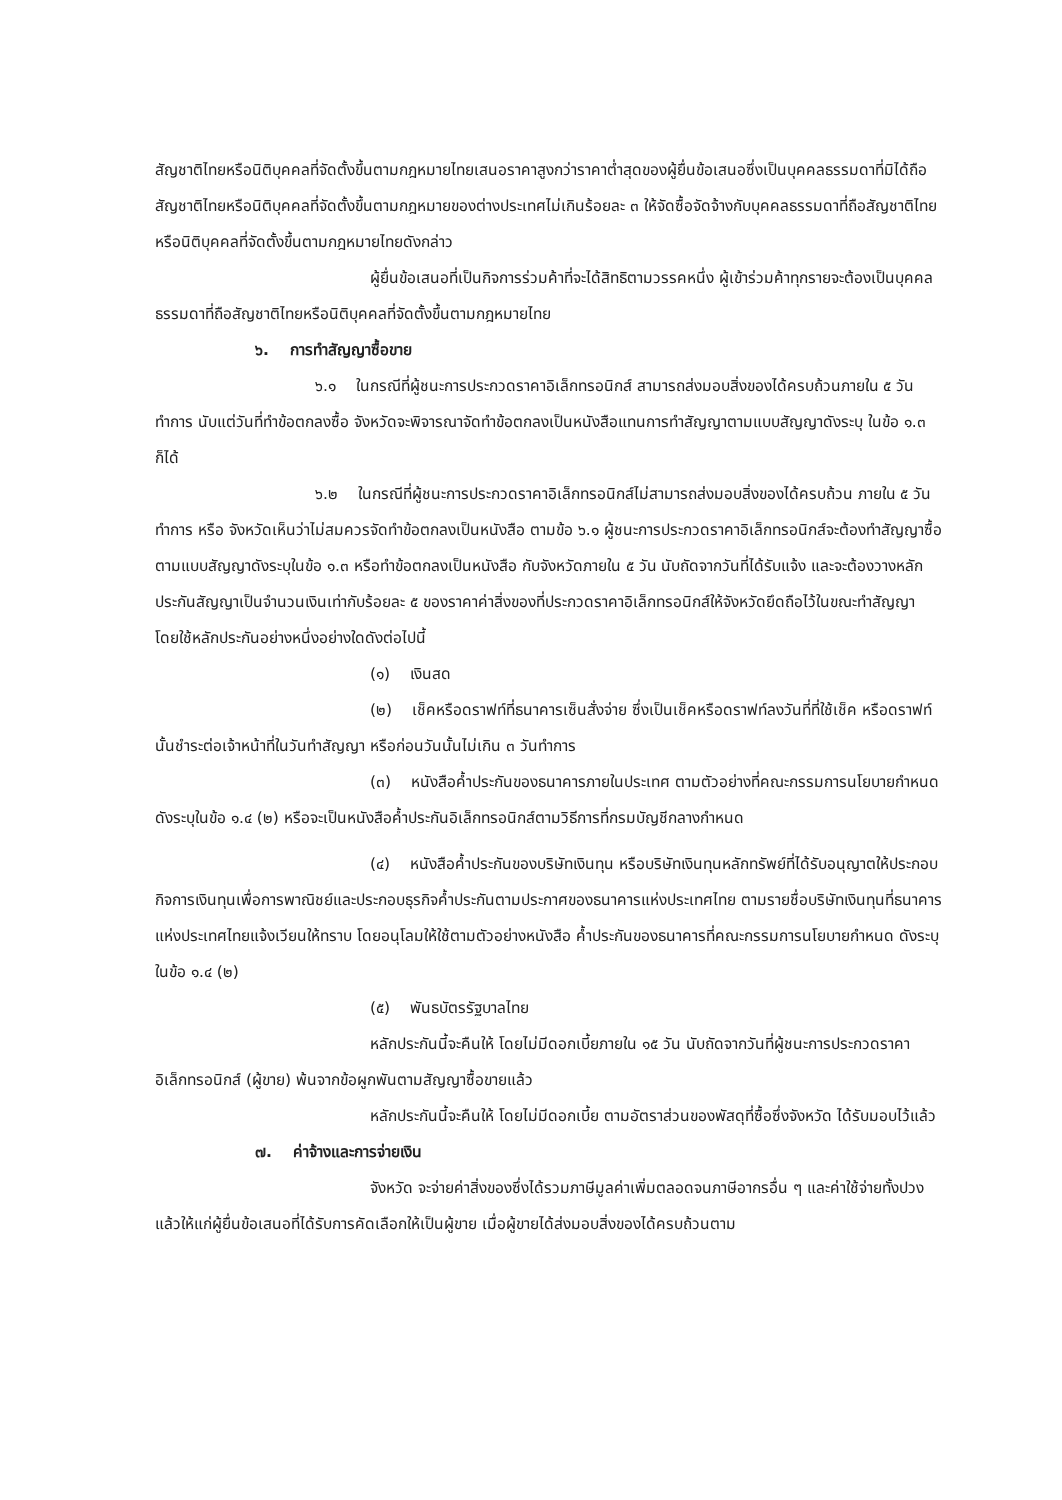สัญชาติไทยหรือนิติบุคคลที่จัดตั้งขึ้นตามกฎหมายไทยเสนอราคาสูงกว่าราคาต่ำสุดของผู้ยื่นข้อเสนอซึ่งเป็นบุคคลธรรมดาที่มิได้ถือสัญชาติไทยหรือนิติบุคคลที่จัดตั้งขึ้นตามกฎหมายของต่างประเทศไม่เกินร้อยละ ๓ ให้จัดซื้อจัดจ้างกับบุคคลธรรมดาที่ถือสัญชาติไทยหรือนิติบุคคลที่จัดตั้งขึ้นตามกฎหมายไทยดังกล่าว
ผู้ยื่นข้อเสนอที่เป็นกิจการร่วมค้าที่จะได้สิทธิตามวรรคหนึ่ง ผู้เข้าร่วมค้าทุกรายจะต้องเป็นบุคคลธรรมดาที่ถือสัญชาติไทยหรือนิติบุคคลที่จัดตั้งขึ้นตามกฎหมายไทย
๖. การทำสัญญาซื้อขาย
๖.๑ ในกรณีที่ผู้ชนะการประกวดราคาอิเล็กทรอนิกส์ สามารถส่งมอบสิ่งของได้ครบถ้วนภายใน ๕ วันทำการ นับแต่วันที่ทำข้อตกลงซื้อ จังหวัดจะพิจารณาจัดทำข้อตกลงเป็นหนังสือแทนการทำสัญญาตามแบบสัญญาดังระบุ ในข้อ ๑.๓ ก็ได้
๖.๒ ในกรณีที่ผู้ชนะการประกวดราคาอิเล็กทรอนิกส์ไม่สามารถส่งมอบสิ่งของได้ครบถ้วน ภายใน ๕ วันทำการ หรือ จังหวัดเห็นว่าไม่สมควรจัดทำข้อตกลงเป็นหนังสือ ตามข้อ ๖.๑ ผู้ชนะการประกวดราคาอิเล็กทรอนิกส์จะต้องทำสัญญาซื้อตามแบบสัญญาดังระบุในข้อ ๑.๓ หรือทำข้อตกลงเป็นหนังสือ กับจังหวัดภายใน ๕ วัน นับถัดจากวันที่ได้รับแจ้ง และจะต้องวางหลักประกันสัญญาเป็นจำนวนเงินเท่ากับร้อยละ ๕ ของราคาค่าสิ่งของที่ประกวดราคาอิเล็กทรอนิกส์ให้จังหวัดยึดถือไว้ในขณะทำสัญญา โดยใช้หลักประกันอย่างหนึ่งอย่างใดดังต่อไปนี้
(๑) เงินสด
(๒) เช็คหรือดราฟท์ที่ธนาคารเซ็นสั่งจ่าย ซึ่งเป็นเช็คหรือดราฟท์ลงวันที่ที่ใช้เช็ค หรือดราฟท์นั้นชำระต่อเจ้าหน้าที่ในวันทำสัญญา หรือก่อนวันนั้นไม่เกิน ๓ วันทำการ
(๓) หนังสือค้ำประกันของธนาคารภายในประเทศ ตามตัวอย่างที่คณะกรรมการนโยบายกำหนด ดังระบุในข้อ ๑.๔ (๒) หรือจะเป็นหนังสือค้ำประกันอิเล็กทรอนิกส์ตามวิธีการที่กรมบัญชีกลางกำหนด
(๔) หนังสือค้ำประกันของบริษัทเงินทุน หรือบริษัทเงินทุนหลักทรัพย์ที่ได้รับอนุญาตให้ประกอบกิจการเงินทุนเพื่อการพาณิชย์และประกอบธุรกิจค้ำประกันตามประกาศของธนาคารแห่งประเทศไทย ตามรายชื่อบริษัทเงินทุนที่ธนาคารแห่งประเทศไทยแจ้งเวียนให้ทราบ โดยอนุโลมให้ใช้ตามตัวอย่างหนังสือ ค้ำประกันของธนาคารที่คณะกรรมการนโยบายกำหนด ดังระบุในข้อ ๑.๔ (๒)
(๕) พันธบัตรรัฐบาลไทย
หลักประกันนี้จะคืนให้ โดยไม่มีดอกเบี้ยภายใน ๑๕ วัน นับถัดจากวันที่ผู้ชนะการประกวดราคาอิเล็กทรอนิกส์ (ผู้ขาย) พ้นจากข้อผูกพันตามสัญญาซื้อขายแล้ว
หลักประกันนี้จะคืนให้ โดยไม่มีดอกเบี้ย ตามอัตราส่วนของพัสดุที่ซื้อซึ่งจังหวัด ได้รับมอบไว้แล้ว
๗. ค่าจ้างและการจ่ายเงิน
จังหวัด จะจ่ายค่าสิ่งของซึ่งได้รวมภาษีมูลค่าเพิ่มตลอดจนภาษีอากรอื่น ๆ และค่าใช้จ่ายทั้งปวงแล้วให้แก่ผู้ยื่นข้อเสนอที่ได้รับการคัดเลือกให้เป็นผู้ขาย เมื่อผู้ขายได้ส่งมอบสิ่งของได้ครบถ้วนตาม